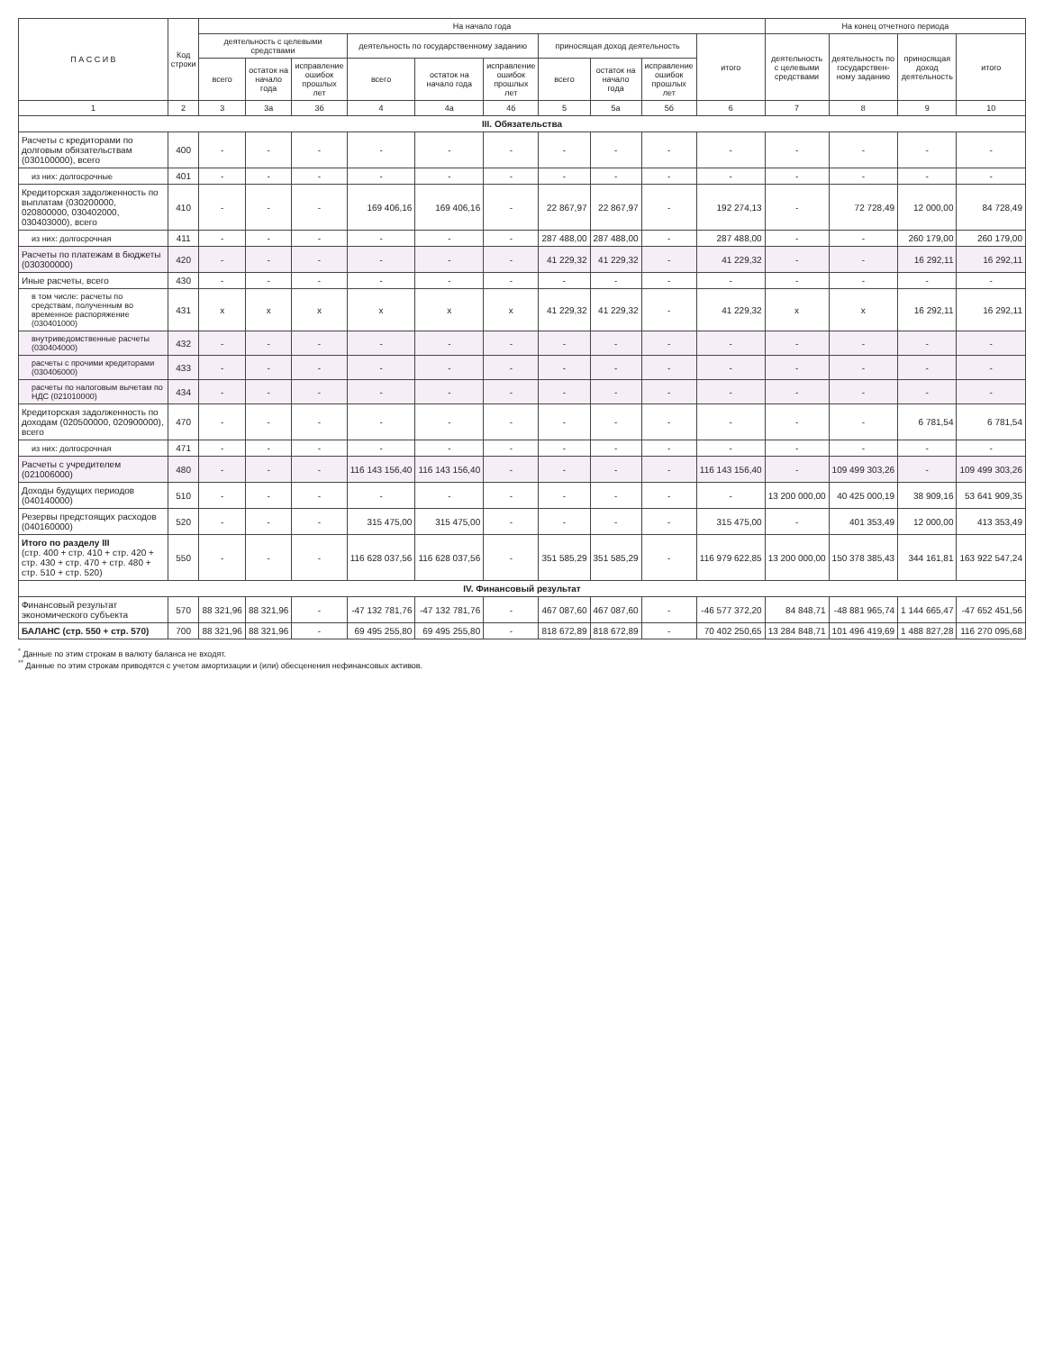| П А С С И В | Код строки | На начало года | | | | | | | | | | На конец отчетного периода | | | |
| --- | --- | --- | --- | --- | --- | --- | --- | --- | --- | --- | --- | --- | --- | --- | --- |
| | | деятельность с целевыми средствами | | | деятельность по государственному заданию | | | приносящая доход деятельность | | | итого | деятельность с целевыми средствами | деятельность по государствен- ному заданию | приносящая доход деятельность | итого |
| | | всего | остаток на начало года | исправление ошибок прошлых лет | всего | остаток на начало года | исправление ошибок прошлых лет | всего | остаток на начало года | исправление ошибок прошлых лет | | | | | |
| 1 | 2 | 3 | 3а | 3б | 4 | 4а | 4б | 5 | 5а | 5б | 6 | 7 | 8 | 9 | 10 |
| III. Обязательства | | | | | | | | | | | | | | | |
| Расчеты с кредиторами по долговым обязательствам (030100000), всего | 400 | - | - | - | - | - | - | - | - | - | - | - | - | - | - |
| из них: долгосрочные | 401 | - | - | - | - | - | - | - | - | - | - | - | - | - | - |
| Кредиторская задолженность по выплатам (030200000, 020800000, 030402000, 030403000), всего | 410 | - | - | - | 169 406,16 | 169 406,16 | - | 22 867,97 | 22 867,97 | - | 192 274,13 | - | 72 728,49 | 12 000,00 | 84 728,49 |
| из них: долгосрочная | 411 | - | - | - | - | - | - | 287 488,00 | 287 488,00 | - | 287 488,00 | - | - | 260 179,00 | 260 179,00 |
| Расчеты по платежам в бюджеты (030300000) | 420 | - | - | - | - | - | - | 41 229,32 | 41 229,32 | - | 41 229,32 | - | - | 16 292,11 | 16 292,11 |
| Иные расчеты, всего | 430 | - | - | - | - | - | - | - | - | - | - | - | - | - | - |
| в том числе: расчеты по средствам, полученным во временное распоряжение (030401000) | 431 | x | x | x | x | x | x | 41 229,32 | 41 229,32 | - | 41 229,32 | x | x | 16 292,11 | 16 292,11 |
| внутриведомственные расчеты (030404000) | 432 | - | - | - | - | - | - | - | - | - | - | - | - | - | - |
| расчеты с прочими кредиторами (030406000) | 433 | - | - | - | - | - | - | - | - | - | - | - | - | - | - |
| расчеты по налоговым вычетам по НДС (021010000) | 434 | - | - | - | - | - | - | - | - | - | - | - | - | - | - |
| Кредиторская задолженность по доходам (020500000, 020900000), всего | 470 | - | - | - | - | - | - | - | - | - | - | - | - | 6 781,54 | 6 781,54 |
| из них: долгосрочная | 471 | - | - | - | - | - | - | - | - | - | - | - | - | - | - |
| Расчеты с учредителем (021006000) | 480 | - | - | - | 116 143 156,40 | 116 143 156,40 | - | - | - | - | 116 143 156,40 | - | 109 499 303,26 | - | 109 499 303,26 |
| Доходы будущих периодов (040140000) | 510 | - | - | - | - | - | - | - | - | - | - | 13 200 000,00 | 40 425 000,19 | 38 909,16 | 53 641 909,35 |
| Резервы предстоящих расходов (040160000) | 520 | - | - | - | 315 475,00 | 315 475,00 | - | - | - | - | 315 475,00 | - | 401 353,49 | 12 000,00 | 413 353,49 |
| Итого по разделу III (стр. 400 + стр. 410 + стр. 420 + стр. 430 + стр. 470 + стр. 480 + стр. 510 + стр. 520) | 550 | - | - | - | 116 628 037,56 | 116 628 037,56 | - | 351 585,29 | 351 585,29 | - | 116 979 622,85 | 13 200 000,00 | 150 378 385,43 | 344 161,81 | 163 922 547,24 |
| IV. Финансовый результат | | | | | | | | | | | | | | | |
| Финансовый результат экономического субъекта | 570 | 88 321,96 | 88 321,96 | - | -47 132 781,76 | -47 132 781,76 | - | 467 087,60 | 467 087,60 | - | -46 577 372,20 | 84 848,71 | -48 881 965,74 | 1 144 665,47 | -47 652 451,56 |
| БАЛАНС (стр. 550 + стр. 570) | 700 | 88 321,96 | 88 321,96 | - | 69 495 255,80 | 69 495 255,80 | - | 818 672,89 | 818 672,89 | - | 70 402 250,65 | 13 284 848,71 | 101 496 419,69 | 1 488 827,28 | 116 270 095,68 |
<sup>*</sup> Данные по этим строкам в валюту баланса не входят.
<sup>**</sup> Данные по этим строкам приводятся с учетом амортизации и (или) обесценения нефинансовых активов.